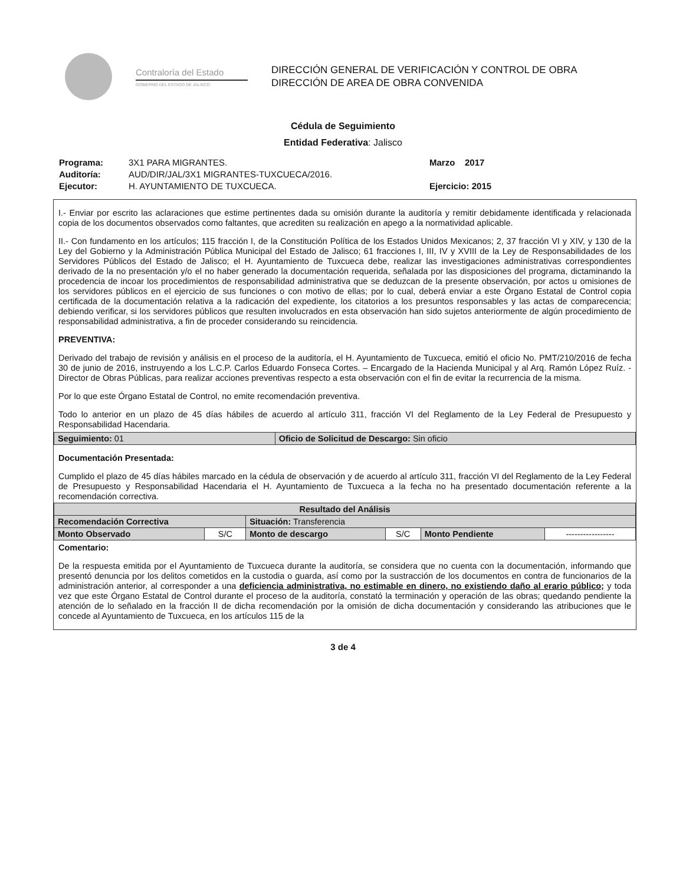Contraloría del Estado
GOBIERNO DEL ESTADO DE JALISCO
DIRECCIÓN GENERAL DE VERIFICACIÓN Y CONTROL DE OBRA
DIRECCIÓN DE AREA DE OBRA CONVENIDA
Cédula de Seguimiento
Entidad Federativa: Jalisco
Programa:
Auditoría:
Ejecutor:
3X1 PARA MIGRANTES.
AUD/DIR/JAL/3X1 MIGRANTES-TUXCUECA/2016.
H. AYUNTAMIENTO DE TUXCUECA.
Marzo 2017
Ejercicio: 2015
I.- Enviar por escrito las aclaraciones que estime pertinentes dada su omisión durante la auditoría y remitir debidamente identificada y relacionada copia de los documentos observados como faltantes, que acrediten su realización en apego a la normatividad aplicable.
II.- Con fundamento en los artículos; 115 fracción I, de la Constitución Política de los Estados Unidos Mexicanos; 2, 37 fracción VI y XIV, y 130 de la Ley del Gobierno y la Administración Pública Municipal del Estado de Jalisco; 61 fracciones I, III, IV y XVIII de la Ley de Responsabilidades de los Servidores Públicos del Estado de Jalisco; el H. Ayuntamiento de Tuxcueca debe, realizar las investigaciones administrativas correspondientes derivado de la no presentación y/o el no haber generado la documentación requerida, señalada por las disposiciones del programa, dictaminando la procedencia de incoar los procedimientos de responsabilidad administrativa que se deduzcan de la presente observación, por actos u omisiones de los servidores públicos en el ejercicio de sus funciones o con motivo de ellas; por lo cual, deberá enviar a este Órgano Estatal de Control copia certificada de la documentación relativa a la radicación del expediente, los citatorios a los presuntos responsables y las actas de comparecencia; debiendo verificar, si los servidores públicos que resulten involucrados en esta observación han sido sujetos anteriormente de algún procedimiento de responsabilidad administrativa, a fin de proceder considerando su reincidencia.
PREVENTIVA:
Derivado del trabajo de revisión y análisis en el proceso de la auditoría, el H. Ayuntamiento de Tuxcueca, emitió el oficio No. PMT/210/2016 de fecha 30 de junio de 2016, instruyendo a los L.C.P. Carlos Eduardo Fonseca Cortes. – Encargado de la Hacienda Municipal y al Arq. Ramón López Ruíz. - Director de Obras Públicas, para realizar acciones preventivas respecto a esta observación con el fin de evitar la recurrencia de la misma.
Por lo que este Órgano Estatal de Control, no emite recomendación preventiva.
Todo lo anterior en un plazo de 45 días hábiles de acuerdo al artículo 311, fracción VI del Reglamento de la Ley Federal de Presupuesto y Responsabilidad Hacendaria.
| Seguimiento: 01 | Oficio de Solicitud de Descargo: Sin oficio |
Documentación Presentada:
Cumplido el plazo de 45 días hábiles marcado en la cédula de observación y de acuerdo al artículo 311, fracción VI del Reglamento de la Ley Federal de Presupuesto y Responsabilidad Hacendaria el H. Ayuntamiento de Tuxcueca a la fecha no ha presentado documentación referente a la recomendación correctiva.
| Resultado del Análisis | | | | | |
| --- | --- | --- | --- | --- | --- |
| Recomendación Correctiva | | Situación: Transferencia | | | |
| Monto Observado | S/C | Monto de descargo | S/C | Monto Pendiente | ----------------- |
Comentario:
De la respuesta emitida por el Ayuntamiento de Tuxcueca durante la auditoría, se considera que no cuenta con la documentación, informando que presentó denuncia por los delitos cometidos en la custodia o guarda, así como por la sustracción de los documentos en contra de funcionarios de la administración anterior, al corresponder a una deficiencia administrativa, no estimable en dinero, no existiendo daño al erario público; y toda vez que este Órgano Estatal de Control durante el proceso de la auditoría, constató la terminación y operación de las obras; quedando pendiente la atención de lo señalado en la fracción II de dicha recomendación por la omisión de dicha documentación y considerando las atribuciones que le concede al Ayuntamiento de Tuxcueca, en los artículos 115 de la
3 de 4